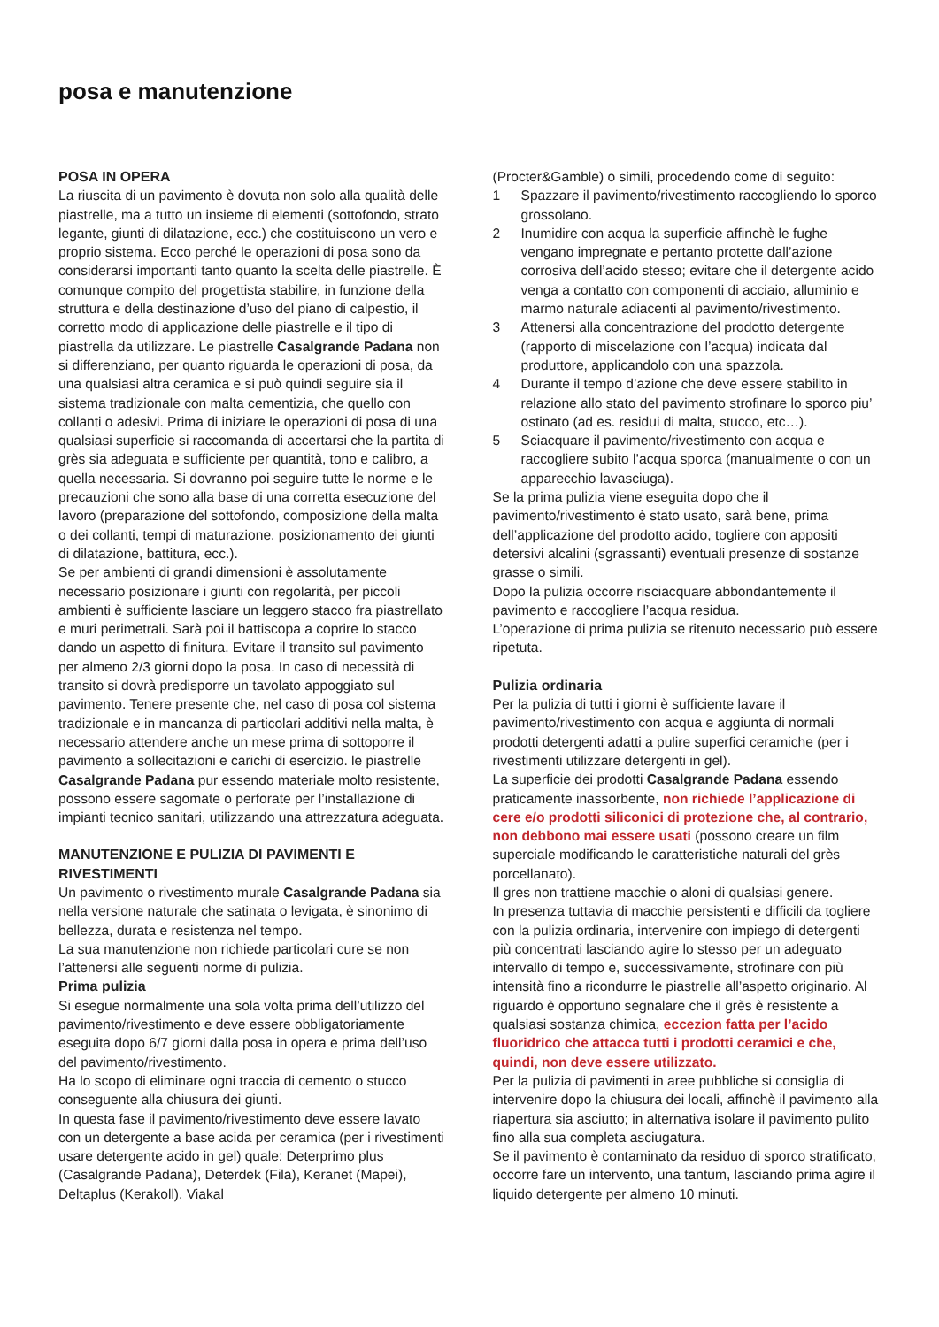posa e manutenzione
POSA IN OPERA
La riuscita di un pavimento è dovuta non solo alla qualità delle piastrelle, ma a tutto un insieme di elementi (sottofondo, strato legante, giunti di dilatazione, ecc.) che costituiscono un vero e proprio sistema. Ecco perché le operazioni di posa sono da considerarsi importanti tanto quanto la scelta delle piastrelle. È comunque compito del progettista stabilire, in funzione della struttura e della destinazione d’uso del piano di calpestio, il corretto modo di applicazione delle piastrelle e il tipo di piastrella da utilizzare. Le piastrelle Casalgrande Padana non si differenziano, per quanto riguarda le operazioni di posa, da una qualsiasi altra ceramica e si può quindi seguire sia il sistema tradizionale con malta cementizia, che quello con collanti o adesivi. Prima di iniziare le operazioni di posa di una qualsiasi superficie si raccomanda di accertarsi che la partita di grès sia adeguata e sufficiente per quantità, tono e calibro, a quella necessaria. Si dovranno poi seguire tutte le norme e le precauzioni che sono alla base di una corretta esecuzione del lavoro (preparazione del sottofondo, composizione della malta o dei collanti, tempi di maturazione, posizionamento dei giunti di dilatazione, battitura, ecc.).
Se per ambienti di grandi dimensioni è assolutamente necessario posizionare i giunti con regolarità, per piccoli ambienti è sufficiente lasciare un leggero stacco fra piastrellato e muri perimetrali. Sarà poi il battiscopa a coprire lo stacco dando un aspetto di finitura. Evitare il transito sul pavimento per almeno 2/3 giorni dopo la posa. In caso di necessità di transito si dovrà predisporre un tavolato appoggiato sul pavimento. Tenere presente che, nel caso di posa col sistema tradizionale e in mancanza di particolari additivi nella malta, è necessario attendere anche un mese prima di sottoporre il pavimento a sollecitazioni e carichi di esercizio. le piastrelle Casalgrande Padana pur essendo materiale molto resistente, possono essere sagomate o perforate per l’installazione di impianti tecnico sanitari, utilizzando una attrezzatura adeguata.
MANUTENZIONE E PULIZIA DI PAVIMENTI E RIVESTIMENTI
Un pavimento o rivestimento murale Casalgrande Padana sia nella versione naturale che satinata o levigata, è sinonimo di bellezza, durata e resistenza nel tempo.
La sua manutenzione non richiede particolari cure se non l’attenersi alle seguenti norme di pulizia.
Prima pulizia
Si esegue normalmente una sola volta prima dell’utilizzo del pavimento/rivestimento e deve essere obbligatoriamente eseguita dopo 6/7 giorni dalla posa in opera e prima dell’uso del pavimento/rivestimento.
Ha lo scopo di eliminare ogni traccia di cemento o stucco conseguente alla chiusura dei giunti.
In questa fase il pavimento/rivestimento deve essere lavato con un detergente a base acida per ceramica (per i rivestimenti usare detergente acido in gel) quale: Deterprimo plus (Casalgrande Padana), Deterdek (Fila), Keranet (Mapei), Deltaplus (Kerakoll), Viakal
(Procter&Gamble) o simili, procedendo come di seguito:
1 Spazzare il pavimento/rivestimento raccogliendo lo sporco grossolano.
2 Inumidire con acqua la superficie affinchè le fughe vengano impregnate e pertanto protette dall’azione corrosiva dell’acido stesso; evitare che il detergente acido venga a contatto con componenti di acciaio, alluminio e marmo naturale adiacenti al pavimento/rivestimento.
3 Attenersi alla concentrazione del prodotto detergente (rapporto di miscelazione con l’acqua) indicata dal produttore, applicandolo con una spazzola.
4 Durante il tempo d’azione che deve essere stabilito in relazione allo stato del pavimento strofinare lo sporco piu’ ostinato (ad es. residui di malta, stucco, etc…).
5 Sciacquare il pavimento/rivestimento con acqua e raccogliere subito l’acqua sporca (manualmente o con un apparecchio lavasciuga).
Se la prima pulizia viene eseguita dopo che il pavimento/rivestimento è stato usato, sarà bene, prima dell’applicazione del prodotto acido, togliere con appositi detersivi alcalini (sgrassanti) eventuali presenze di sostanze grasse o simili.
Dopo la pulizia occorre risciacquare abbondantemente il pavimento e raccogliere l’acqua residua.
L’operazione di prima pulizia se ritenuto necessario può essere ripetuta.
Pulizia ordinaria
Per la pulizia di tutti i giorni è sufficiente lavare il pavimento/rivestimento con acqua e aggiunta di normali prodotti detergenti adatti a pulire superfici ceramiche (per i rivestimenti utilizzare detergenti in gel).
La superficie dei prodotti Casalgrande Padana essendo praticamente inassorbente, non richiede l’applicazione di cere e/o prodotti siliconici di protezione che, al contrario, non debbono mai essere usati (possono creare un film superciale modificando le caratteristiche naturali del grès porcellanato).
Il gres non trattiene macchie o aloni di qualsiasi genere.
In presenza tuttavia di macchie persistenti e difficili da togliere con la pulizia ordinaria, intervenire con impiego di detergenti più concentrati lasciando agire lo stesso per un adeguato intervallo di tempo e, successivamente, strofinare con più intensità fino a ricondurre le piastrelle all’aspetto originario. Al riguardo è opportuno segnalare che il grès è resistente a qualsiasi sostanza chimica, eccezion fatta per l’acido fluoridrico che attacca tutti i prodotti ceramici e che, quindi, non deve essere utilizzato.
Per la pulizia di pavimenti in aree pubbliche si consiglia di intervenire dopo la chiusura dei locali, affinchè il pavimento alla riapertura sia asciutto; in alternativa isolare il pavimento pulito fino alla sua completa asciugatura.
Se il pavimento è contaminato da residuo di sporco stratificato, occorre fare un intervento, una tantum, lasciando prima agire il liquido detergente per almeno 10 minuti.